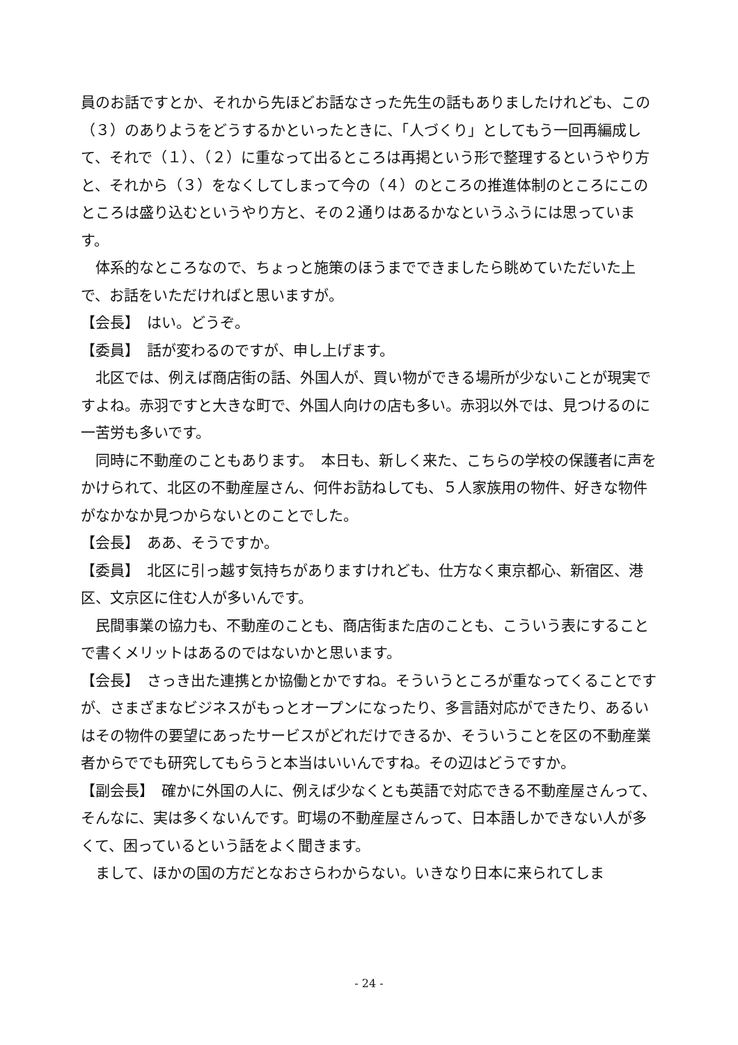員のお話ですとか、それから先ほどお話なさった先生の話もありましたけれども、この（３）のありようをどうするかといったときに、「人づくり」としてもう一回再編成して、それで（１）、（２）に重なって出るところは再掲という形で整理するというやり方と、それから（３）をなくしてしまって今の（４）のところの推進体制のところにこのところは盛り込むというやり方と、その２通りはあるかなというふうには思っています。
　体系的なところなので、ちょっと施策のほうまでできましたら眺めていただいた上で、お話をいただければと思いますが。
【会長】　はい。どうぞ。
【委員】　話が変わるのですが、申し上げます。
　北区では、例えば商店街の話、外国人が、買い物ができる場所が少ないことが現実ですよね。赤羽ですと大きな町で、外国人向けの店も多い。赤羽以外では、見つけるのに一苦労も多いです。
　同時に不動産のこともあります。　本日も、新しく来た、こちらの学校の保護者に声をかけられて、北区の不動産屋さん、何件お訪ねしても、５人家族用の物件、好きな物件がなかなか見つからないとのことでした。
【会長】　ああ、そうですか。
【委員】　北区に引っ越す気持ちがありますけれども、仕方なく東京都心、新宿区、港区、文京区に住む人が多いんです。
　民間事業の協力も、不動産のことも、商店街また店のことも、こういう表にすることで書くメリットはあるのではないかと思います。
【会長】　さっき出た連携とか協働とかですね。そういうところが重なってくることですが、さまざまなビジネスがもっとオープンになったり、多言語対応ができたり、あるいはその物件の要望にあったサービスがどれだけできるか、そういうことを区の不動産業者からででも研究してもらうと本当はいいんですね。その辺はどうですか。
【副会長】　確かに外国の人に、例えば少なくとも英語で対応できる不動産屋さんって、そんなに、実は多くないんです。町場の不動産屋さんって、日本語しかできない人が多くて、困っているという話をよく聞きます。
　まして、ほかの国の方だとなおさらわからない。いきなり日本に来られてしま
- 24 -